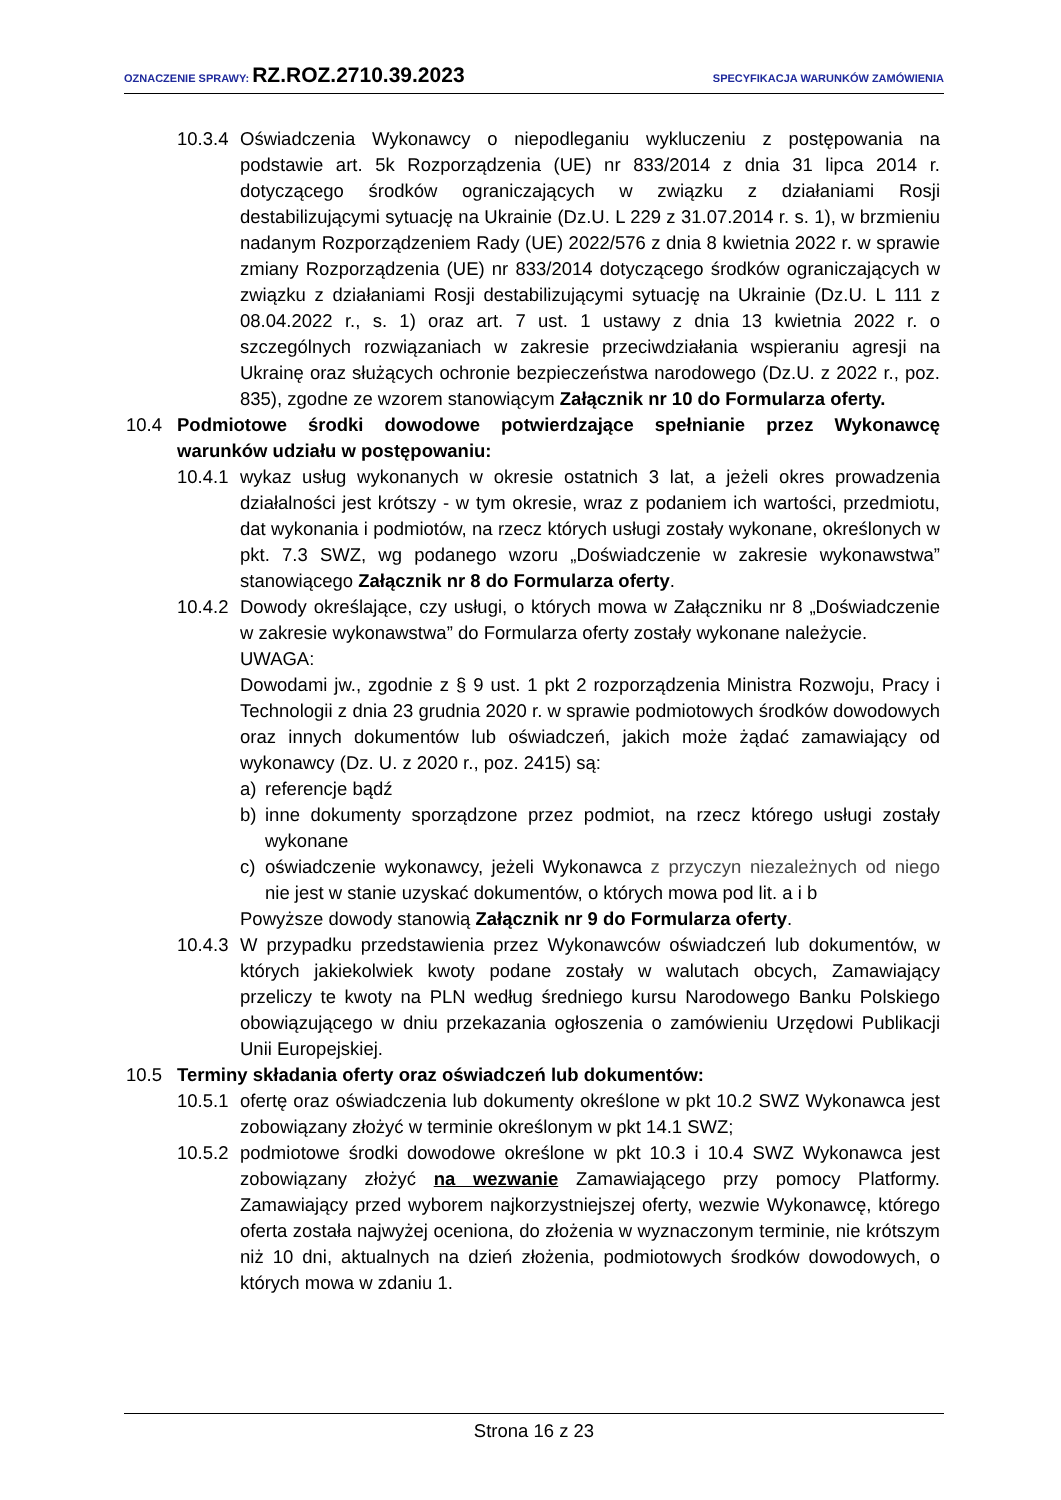OZNACZENIE SPRAWY: RZ.ROZ.2710.39.2023
SPECYFIKACJA WARUNKÓW ZAMÓWIENIA
10.3.4 Oświadczenia Wykonawcy o niepodleganiu wykluczeniu z postępowania na podstawie art. 5k Rozporządzenia (UE) nr 833/2014 z dnia 31 lipca 2014 r. dotyczącego środków ograniczających w związku z działaniami Rosji destabilizującymi sytuację na Ukrainie (Dz.U. L 229 z 31.07.2014 r. s. 1), w brzmieniu nadanym Rozporządzeniem Rady (UE) 2022/576 z dnia 8 kwietnia 2022 r. w sprawie zmiany Rozporządzenia (UE) nr 833/2014 dotyczącego środków ograniczających w związku z działaniami Rosji destabilizującymi sytuację na Ukrainie (Dz.U. L 111 z 08.04.2022 r., s. 1) oraz art. 7 ust. 1 ustawy z dnia 13 kwietnia 2022 r. o szczególnych rozwiązaniach w zakresie przeciwdziałania wspieraniu agresji na Ukrainę oraz służących ochronie bezpieczeństwa narodowego (Dz.U. z 2022 r., poz. 835), zgodne ze wzorem stanowiącym Załącznik nr 10 do Formularza oferty.
10.4 Podmiotowe środki dowodowe potwierdzające spełnianie przez Wykonawcę warunków udziału w postępowaniu:
10.4.1 wykaz usług wykonanych w okresie ostatnich 3 lat, a jeżeli okres prowadzenia działalności jest krótszy - w tym okresie, wraz z podaniem ich wartości, przedmiotu, dat wykonania i podmiotów, na rzecz których usługi zostały wykonane, określonych w pkt. 7.3 SWZ, wg podanego wzoru „Doświadczenie w zakresie wykonawstwa” stanowiącego Załącznik nr 8 do Formularza oferty.
10.4.2 Dowody określające, czy usługi, o których mowa w Załączniku nr 8 „Doświadczenie w zakresie wykonawstwa” do Formularza oferty zostały wykonane należycie.
UWAGA:
Dowodami jw., zgodnie z § 9 ust. 1 pkt 2 rozporządzenia Ministra Rozwoju, Pracy i Technologii z dnia 23 grudnia 2020 r. w sprawie podmiotowych środków dowodowych oraz innych dokumentów lub oświadczeń, jakich może żądać zamawiający od wykonawcy (Dz. U. z 2020 r., poz. 2415) są:
a) referencje bądź
b) inne dokumenty sporządzone przez podmiot, na rzecz którego usługi zostały wykonane
c) oświadczenie wykonawcy, jeżeli Wykonawca z przyczyn niezależnych od niego nie jest w stanie uzyskać dokumentów, o których mowa pod lit. a i b
Powyższe dowody stanowią Załącznik nr 9 do Formularza oferty.
10.4.3 W przypadku przedstawienia przez Wykonawców oświadczeń lub dokumentów, w których jakiekolwiek kwoty podane zostały w walutach obcych, Zamawiający przeliczy te kwoty na PLN według średniego kursu Narodowego Banku Polskiego obowiązującego w dniu przekazania ogłoszenia o zamówieniu Urzędowi Publikacji Unii Europejskiej.
10.5 Terminy składania oferty oraz oświadczeń lub dokumentów:
10.5.1 ofertę oraz oświadczenia lub dokumenty określone w pkt 10.2 SWZ Wykonawca jest zobowiązany złożyć w terminie określonym w pkt 14.1 SWZ;
10.5.2 podmiotowe środki dowodowe określone w pkt 10.3 i 10.4 SWZ Wykonawca jest zobowiązany złożyć na wezwanie Zamawiającego przy pomocy Platformy. Zamawiający przed wyborem najkorzystniejszej oferty, wezwie Wykonawcę, którego oferta została najwyżej oceniona, do złożenia w wyznaczonym terminie, nie krótszym niż 10 dni, aktualnych na dzień złożenia, podmiotowych środków dowodowych, o których mowa w zdaniu 1.
Strona 16 z 23